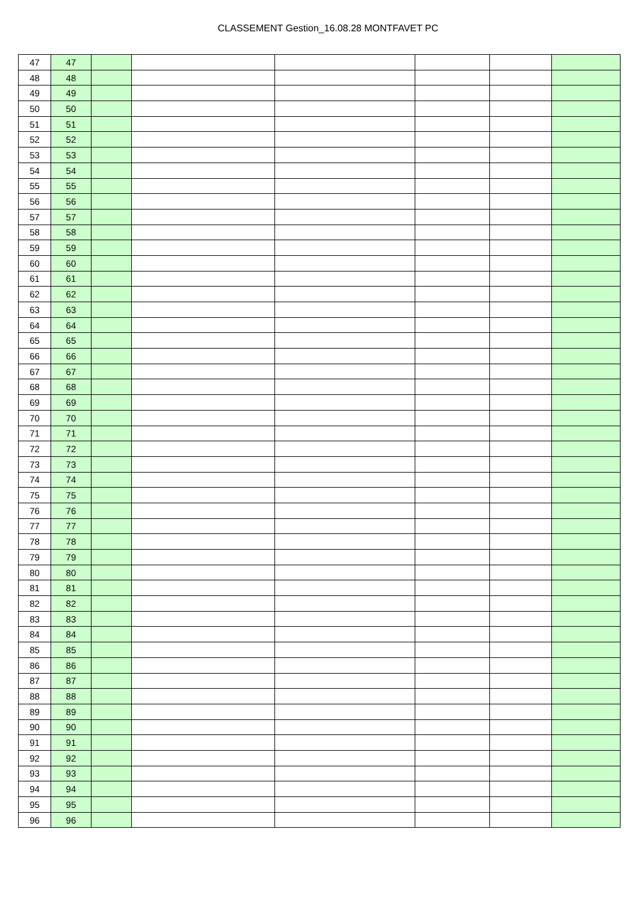CLASSEMENT Gestion_16.08.28 MONTFAVET PC
| 47 | 47 | | | | | | |
| 48 | 48 | | | | | | |
| 49 | 49 | | | | | | |
| 50 | 50 | | | | | | |
| 51 | 51 | | | | | | |
| 52 | 52 | | | | | | |
| 53 | 53 | | | | | | |
| 54 | 54 | | | | | | |
| 55 | 55 | | | | | | |
| 56 | 56 | | | | | | |
| 57 | 57 | | | | | | |
| 58 | 58 | | | | | | |
| 59 | 59 | | | | | | |
| 60 | 60 | | | | | | |
| 61 | 61 | | | | | | |
| 62 | 62 | | | | | | |
| 63 | 63 | | | | | | |
| 64 | 64 | | | | | | |
| 65 | 65 | | | | | | |
| 66 | 66 | | | | | | |
| 67 | 67 | | | | | | |
| 68 | 68 | | | | | | |
| 69 | 69 | | | | | | |
| 70 | 70 | | | | | | |
| 71 | 71 | | | | | | |
| 72 | 72 | | | | | | |
| 73 | 73 | | | | | | |
| 74 | 74 | | | | | | |
| 75 | 75 | | | | | | |
| 76 | 76 | | | | | | |
| 77 | 77 | | | | | | |
| 78 | 78 | | | | | | |
| 79 | 79 | | | | | | |
| 80 | 80 | | | | | | |
| 81 | 81 | | | | | | |
| 82 | 82 | | | | | | |
| 83 | 83 | | | | | | |
| 84 | 84 | | | | | | |
| 85 | 85 | | | | | | |
| 86 | 86 | | | | | | |
| 87 | 87 | | | | | | |
| 88 | 88 | | | | | | |
| 89 | 89 | | | | | | |
| 90 | 90 | | | | | | |
| 91 | 91 | | | | | | |
| 92 | 92 | | | | | | |
| 93 | 93 | | | | | | |
| 94 | 94 | | | | | | |
| 95 | 95 | | | | | | |
| 96 | 96 | | | | | | |